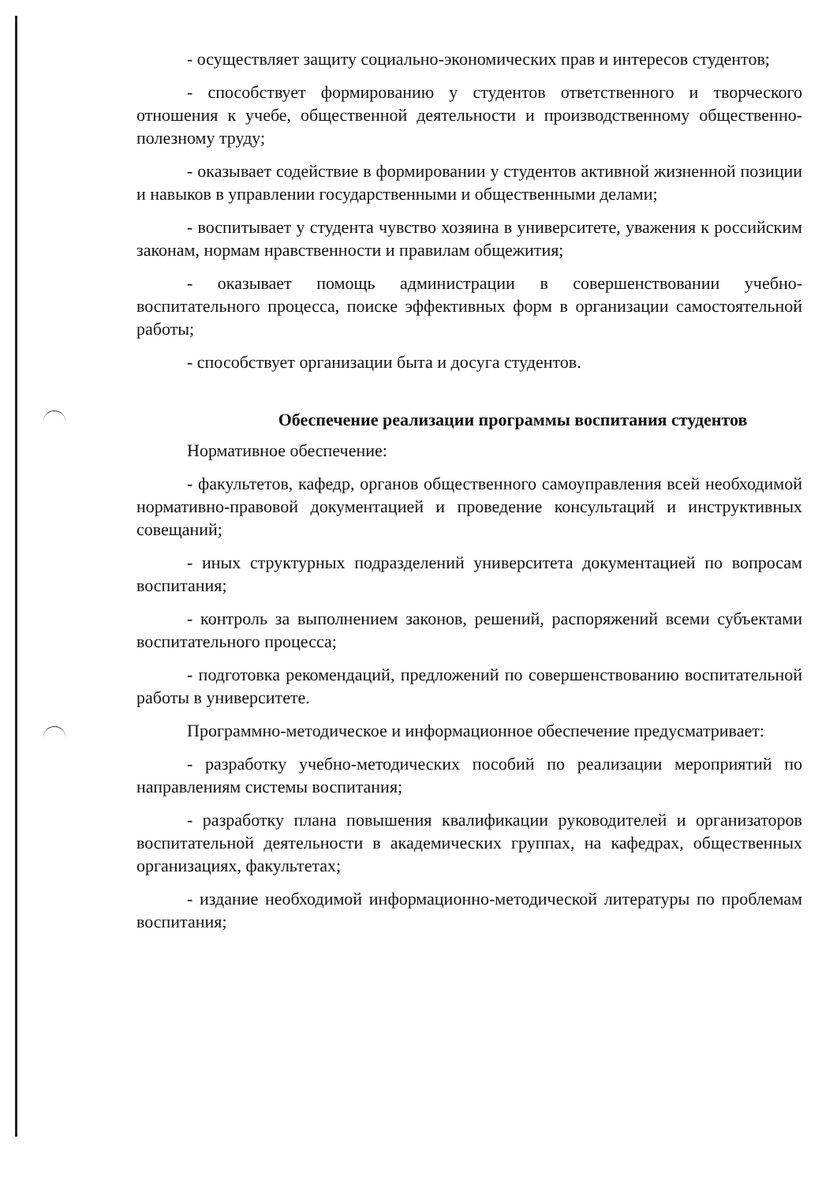- осуществляет защиту социально-экономических прав и интересов студентов;
- способствует формированию у студентов ответственного и творческого отношения к учебе, общественной деятельности и производственному общественно-полезному труду;
- оказывает содействие в формировании у студентов активной жизненной позиции и навыков в управлении государственными и общественными делами;
- воспитывает у студента чувство хозяина в университете, уважения к российским законам, нормам нравственности и правилам общежития;
- оказывает помощь администрации в совершенствовании учебно-воспитательного процесса, поиске эффективных форм в организации самостоятельной работы;
- способствует организации быта и досуга студентов.
Обеспечение реализации программы воспитания студентов
Нормативное обеспечение:
- факультетов, кафедр, органов общественного самоуправления всей необходимой нормативно-правовой документацией и проведение консультаций и инструктивных совещаний;
- иных структурных подразделений университета документацией по вопросам воспитания;
- контроль за выполнением законов, решений, распоряжений всеми субъектами воспитательного процесса;
- подготовка рекомендаций, предложений по совершенствованию воспитательной работы в университете.
Программно-методическое и информационное обеспечение предусматривает:
- разработку учебно-методических пособий по реализации мероприятий по направлениям системы воспитания;
- разработку плана повышения квалификации руководителей и организаторов воспитательной деятельности в академических группах, на кафедрах, общественных организациях, факультетах;
- издание необходимой информационно-методической литературы по проблемам воспитания;